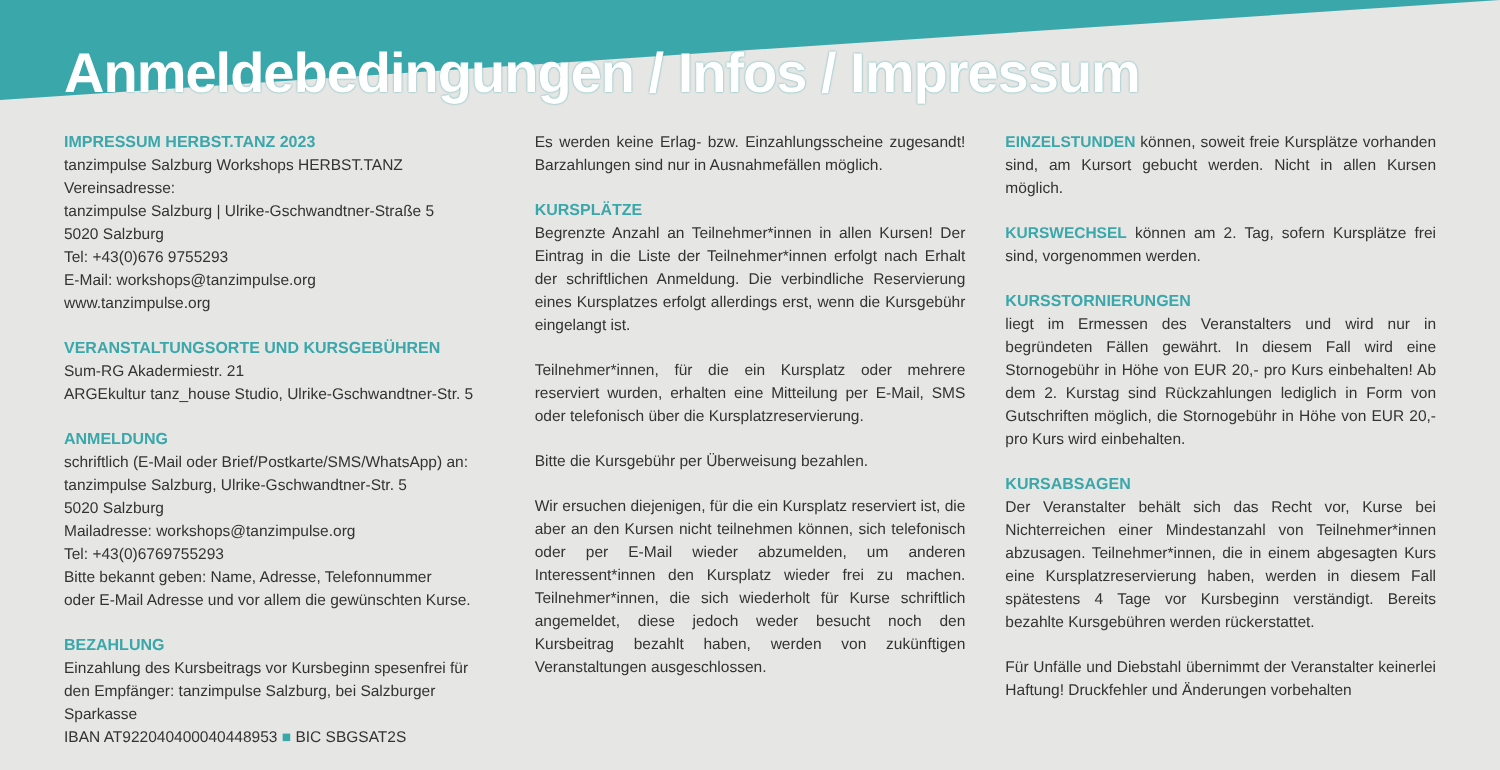Anmeldebedingungen / Infos / Impressum
IMPRESSUM HERBST.TANZ 2023
tanzimpulse Salzburg Workshops HERBST.TANZ
Vereinsadresse:
tanzimpulse Salzburg | Ulrike-Gschwandtner-Straße 5
5020 Salzburg
Tel: +43(0)676 9755293
E-Mail: workshops@tanzimpulse.org
www.tanzimpulse.org
VERANSTALTUNGSORTE UND KURSGEBÜHREN
Sum-RG Akadermiestr. 21
ARGEkultur tanz_house Studio, Ulrike-Gschwandtner-Str. 5
ANMELDUNG
schriftlich (E-Mail oder Brief/Postkarte/SMS/WhatsApp) an:
tanzimpulse Salzburg, Ulrike-Gschwandtner-Str. 5
5020 Salzburg
Mailadresse: workshops@tanzimpulse.org
Tel: +43(0)6769755293
Bitte bekannt geben: Name, Adresse, Telefonnummer
oder E-Mail Adresse und vor allem die gewünschten Kurse.
BEZAHLUNG
Einzahlung des Kursbeitrags vor Kursbeginn spesenfrei für den Empfänger: tanzimpulse Salzburg, bei Salzburger Sparkasse
IBAN AT922040400040448953 ■ BIC SBGSAT2S
Es werden keine Erlag- bzw. Einzahlungsscheine zugesandt! Barzahlungen sind nur in Ausnahmefällen möglich.
KURSPLÄTZE
Begrenzte Anzahl an Teilnehmer*innen in allen Kursen! Der Eintrag in die Liste der Teilnehmer*innen erfolgt nach Erhalt der schriftlichen Anmeldung. Die verbindliche Reservierung eines Kursplatzes erfolgt allerdings erst, wenn die Kursgebühr eingelangt ist.
Teilnehmer*innen, für die ein Kursplatz oder mehrere reserviert wurden, erhalten eine Mitteilung per E-Mail, SMS oder telefonisch über die Kursplatzreservierung.
Bitte die Kursgebühr per Überweisung bezahlen.
Wir ersuchen diejenigen, für die ein Kursplatz reserviert ist, die aber an den Kursen nicht teilnehmen können, sich telefonisch oder per E-Mail wieder abzumelden, um anderen Interessent*innen den Kursplatz wieder frei zu machen. Teilnehmer*innen, die sich wiederholt für Kurse schriftlich angemeldet, diese jedoch weder besucht noch den Kursbeitrag bezahlt haben, werden von zukünftigen Veranstaltungen ausgeschlossen.
EINZELSTUNDEN können, soweit freie Kursplätze vorhanden sind, am Kursort gebucht werden. Nicht in allen Kursen möglich.
KURSWECHSEL können am 2. Tag, sofern Kursplätze frei sind, vorgenommen werden.
KURSSTORNIERUNGEN
liegt im Ermessen des Veranstalters und wird nur in begründeten Fällen gewährt. In diesem Fall wird eine Stornogebühr in Höhe von EUR 20,- pro Kurs einbehalten! Ab dem 2. Kurstag sind Rückzahlungen lediglich in Form von Gutschriften möglich, die Stornogebühr in Höhe von EUR 20,- pro Kurs wird einbehalten.
KURSABSAGEN
Der Veranstalter behält sich das Recht vor, Kurse bei Nichterreichen einer Mindestanzahl von Teilnehmer*innen abzusagen. Teilnehmer*innen, die in einem abgesagten Kurs eine Kursplatzreservierung haben, werden in diesem Fall spätestens 4 Tage vor Kursbeginn verständigt. Bereits bezahlte Kursgebühren werden rückerstattet.
Für Unfälle und Diebstahl übernimmt der Veranstalter keinerlei Haftung! Druckfehler und Änderungen vorbehalten